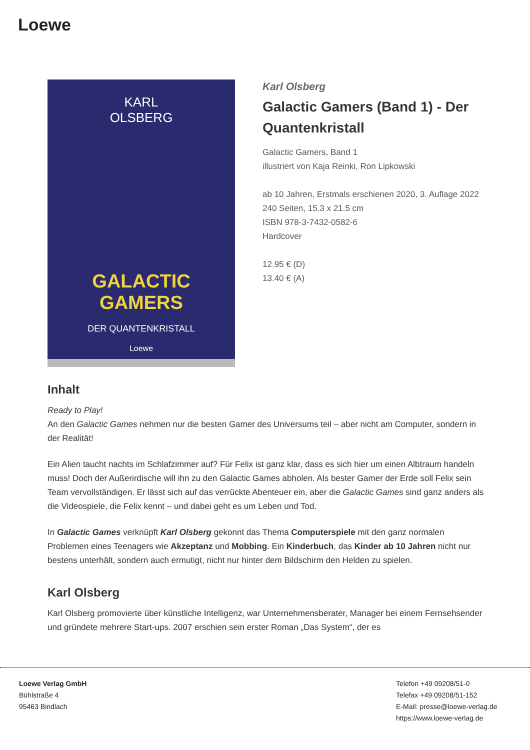Loewe
KARL
OLSBERG
GALACTIC
GAMERS
DER QUANTENKRISTALL
Loewe
Karl Olsberg
Galactic Gamers (Band 1) - Der Quantenkristall
Galactic Gamers, Band 1
illustriert von Kaja Reinki, Ron Lipkowski
ab 10 Jahren, Erstmals erschienen 2020, 3. Auflage 2022
240 Seiten, 15.3 x 21.5 cm
ISBN 978-3-7432-0582-6
Hardcover
12.95 € (D)
13.40 € (A)
Inhalt
Ready to Play!
An den Galactic Games nehmen nur die besten Gamer des Universums teil – aber nicht am Computer, sondern in der Realität!
Ein Alien taucht nachts im Schlafzimmer auf? Für Felix ist ganz klar, dass es sich hier um einen Albtraum handeln muss! Doch der Außerirdische will ihn zu den Galactic Games abholen. Als bester Gamer der Erde soll Felix sein Team vervollständigen. Er lässt sich auf das verrückte Abenteuer ein, aber die Galactic Games sind ganz anders als die Videospiele, die Felix kennt – und dabei geht es um Leben und Tod.
In Galactic Games verknüpft Karl Olsberg gekonnt das Thema Computerspiele mit den ganz normalen Problemen eines Teenagers wie Akzeptanz und Mobbing. Ein Kinderbuch, das Kinder ab 10 Jahren nicht nur bestens unterhält, sondern auch ermutigt, nicht nur hinter dem Bildschirm den Helden zu spielen.
Karl Olsberg
Karl Olsberg promovierte über künstliche Intelligenz, war Unternehmensberater, Manager bei einem Fernsehsender und gründete mehrere Start-ups. 2007 erschien sein erster Roman „Das System“, der es
Loewe Verlag GmbH
Bühlstraße 4
95463 Bindlach
Telefon +49 09208/51-0
Telefax +49 09208/51-152
E-Mail: presse@loewe-verlag.de
https://www.loewe-verlag.de